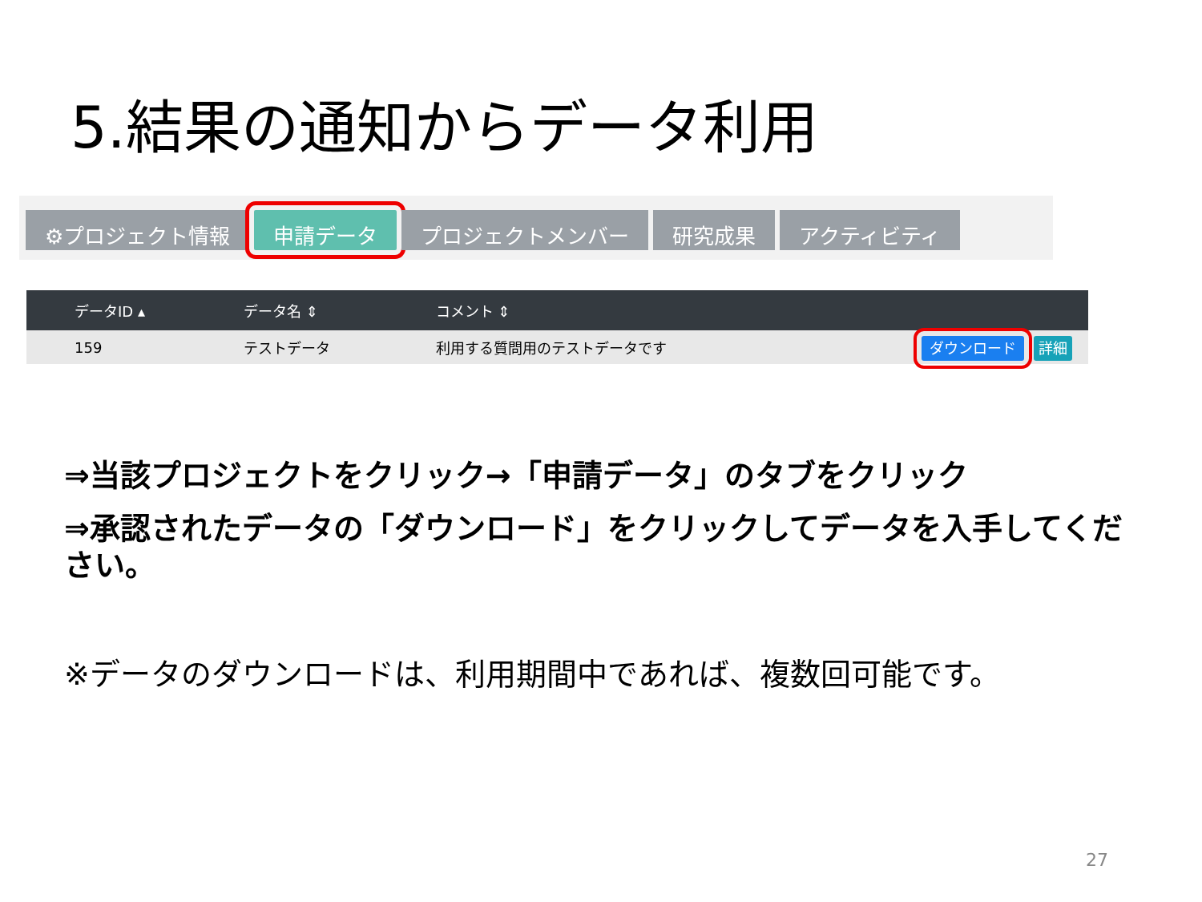5.結果の通知からデータ利用
⚙プロジェクト情報 申請データ プロジェクトメンバー 研究成果 アクティビティ
| データID ▴ | データ名 ⇕ | コメント ⇕ | |
| --- | --- | --- | --- |
| 159 | テストデータ | 利用する質問用のテストデータです | ダウンロード 詳細 |
⇒当該プロジェクトをクリック→「申請データ」のタブをクリック
⇒承認されたデータの「ダウンロード」をクリックしてデータを入手してください。
※データのダウンロードは、利用期間中であれば、複数回可能です。
27